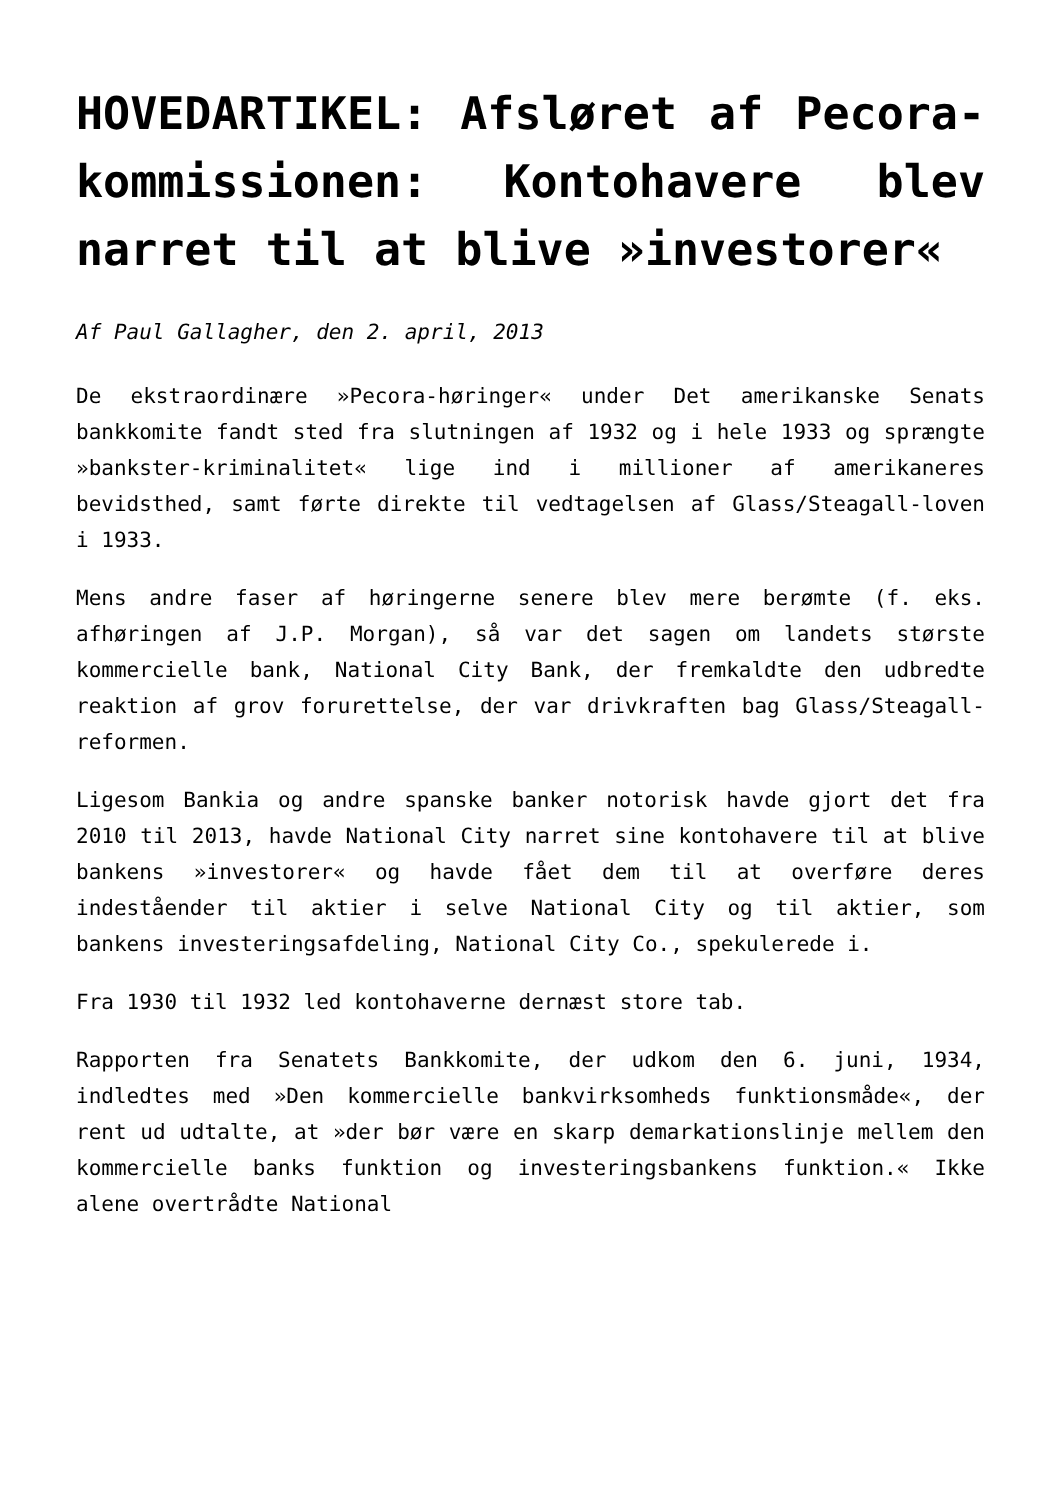HOVEDARTIKEL: Afsløret af Pecora-kommissionen: Kontohavere blev narret til at blive »investorer«
Af Paul Gallagher, den 2. april, 2013
De ekstraordinære »Pecora-høringer« under Det amerikanske Senats bankkomite fandt sted fra slutningen af 1932 og i hele 1933 og sprængte »bankster-kriminalitet« lige ind i millioner af amerikaneres bevidsthed, samt førte direkte til vedtagelsen af Glass/Steagall-loven i 1933.
Mens andre faser af høringerne senere blev mere berømte (f. eks. afhøringen af J.P. Morgan), så var det sagen om landets største kommercielle bank, National City Bank, der fremkaldte den udbredte reaktion af grov forurettelse, der var drivkraften bag Glass/Steagall-reformen.
Ligesom Bankia og andre spanske banker notorisk havde gjort det fra 2010 til 2013, havde National City narret sine kontohavere til at blive bankens »investorer« og havde fået dem til at overføre deres indeståender til aktier i selve National City og til aktier, som bankens investeringsafdeling, National City Co., spekulerede i.
Fra 1930 til 1932 led kontohaverne dernæst store tab.
Rapporten fra Senatets Bankkomite, der udkom den 6. juni, 1934, indledtes med »Den kommercielle bankvirksomheds funktionsmåde«, der rent ud udtalte, at »der bør være en skarp demarkationslinje mellem den kommercielle banks funktion og investeringsbankens funktion.« Ikke alene overtrådte National